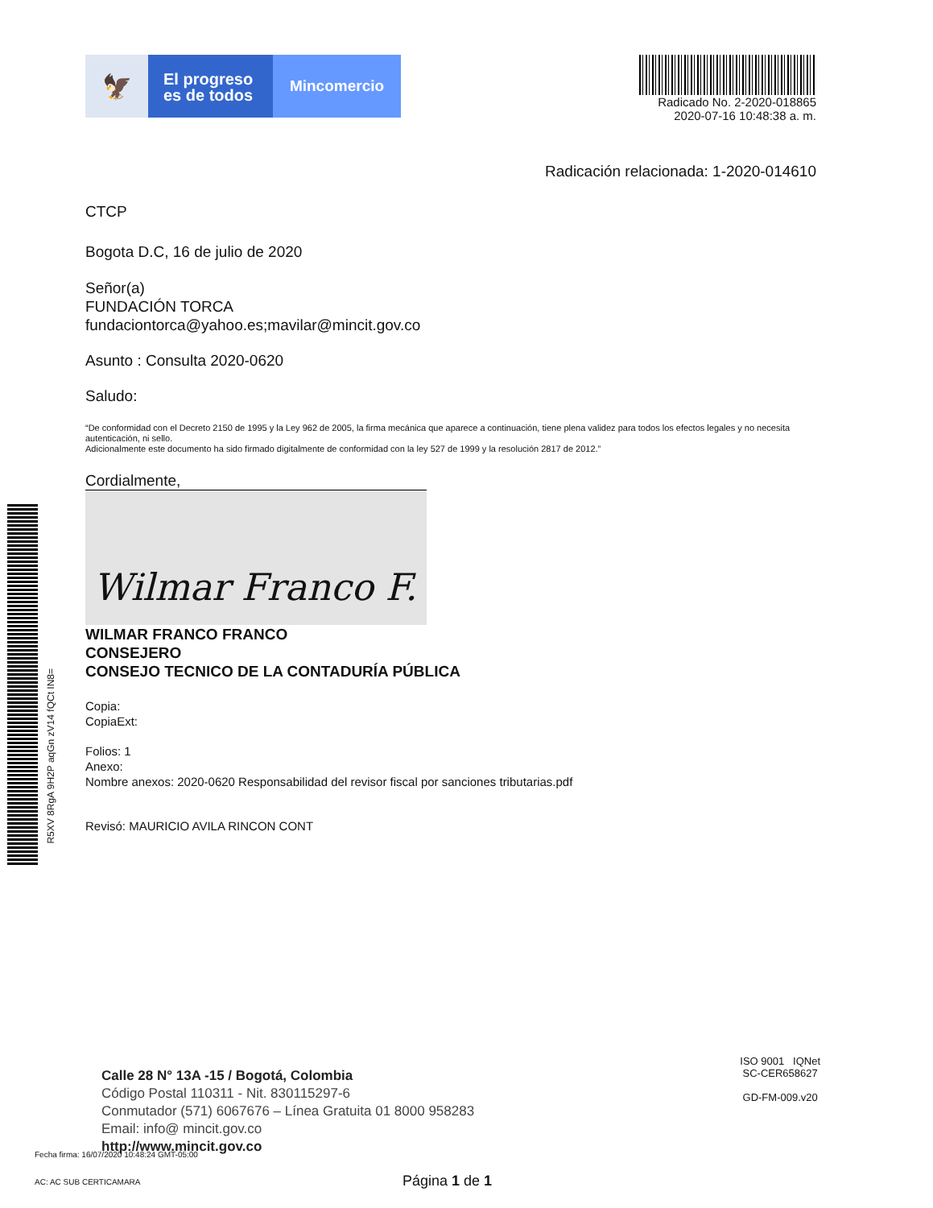🦅
El progreso
es de todos
Mincomercio
Radicado No. 2-2020-018865
2020-07-16 10:48:38 a. m.
Radicación relacionada: 1-2020-014610
CTCP
Bogota D.C, 16 de julio de 2020
Señor(a)
FUNDACIÓN TORCA
fundaciontorca@yahoo.es;mavilar@mincit.gov.co
Asunto : Consulta 2020-0620
Saludo:
“De conformidad con el Decreto 2150 de 1995 y la Ley 962 de 2005, la firma mecánica que aparece a continuación, tiene plena validez para todos los efectos legales y no necesita autenticación, ni sello.
Adicionalmente este documento ha sido firmado digitalmente de conformidad con la ley 527 de 1999 y la resolución 2817 de 2012.”
Cordialmente,
Wilmar Franco F.
WILMAR FRANCO FRANCO
CONSEJERO
CONSEJO TECNICO DE LA CONTADURÍA PÚBLICA
Copia:
CopiaExt:
Folios: 1
Anexo:
Nombre anexos: 2020-0620 Responsabilidad del revisor fiscal por sanciones tributarias.pdf
Revisó: MAURICIO AVILA RINCON CONT
R5XV 8RgA 9H2P aqGn zV14 fQCt IN8=
Calle 28 N° 13A -15 / Bogotá, Colombia
Código Postal 110311 - Nit. 830115297-6
Conmutador (571) 6067676 – Línea Gratuita 01 8000 958283
Email: info@ mincit.gov.co
http://www.mincit.gov.co
ISO 9001 IQNet
SC-CER658627
GD-FM-009.v20
Fecha firma: 16/07/2020 10:48:24 GMT-05:00
AC: AC SUB CERTICAMARA Página 1 de 1